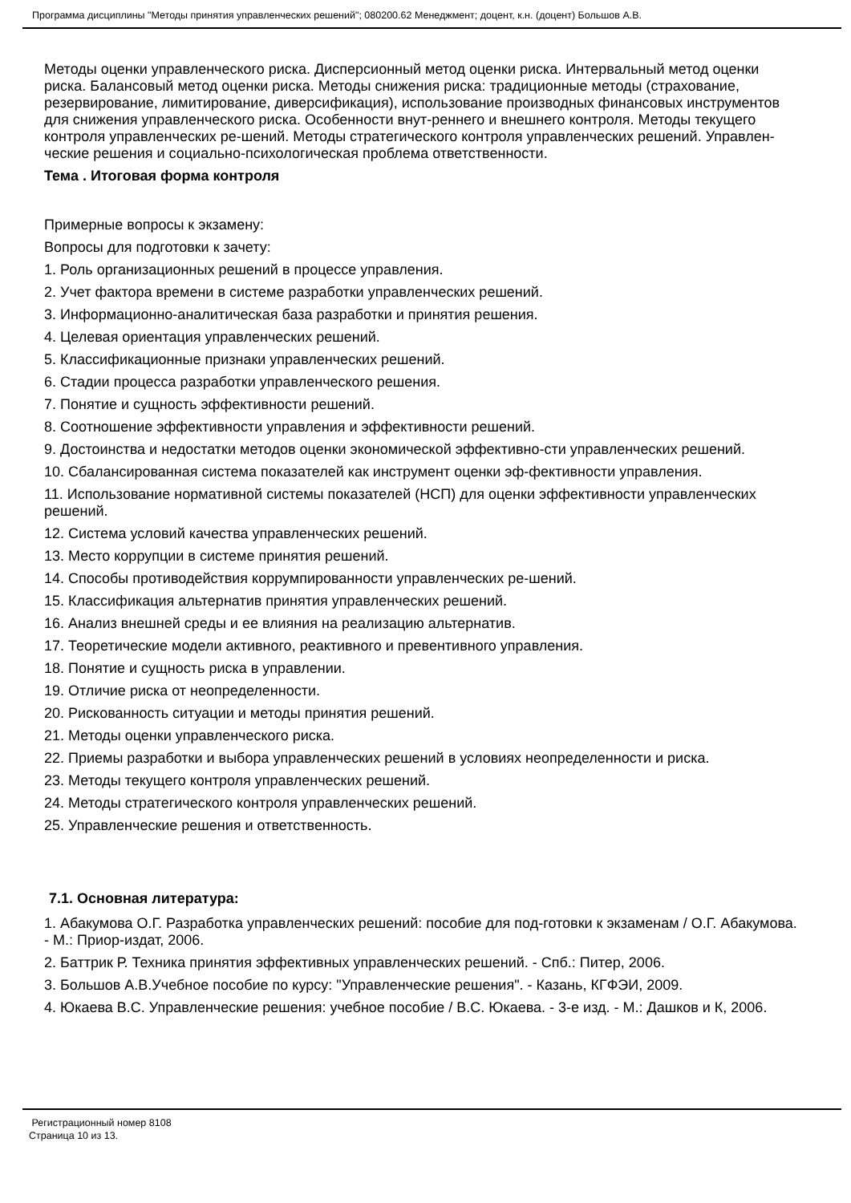Программа дисциплины "Методы принятия управленческих решений"; 080200.62 Менеджмент; доцент, к.н. (доцент) Большов А.В.
Методы оценки управленческого риска. Дисперсионный метод оценки риска. Интервальный метод оценки риска. Балансовый метод оценки риска. Методы снижения риска: традиционные методы (страхование, резервирование, лимитирование, диверсификация), использование производных финансовых инструментов для снижения управленческого риска. Особенности внут-реннего и внешнего контроля. Методы текущего контроля управленческих ре-шений. Методы стратегического контроля управленческих решений. Управлен-ческие решения и социально-психологическая проблема ответственности.
Тема . Итоговая форма контроля
Примерные вопросы к экзамену:
Вопросы для подготовки к зачету:
1. Роль организационных решений в процессе управления.
2. Учет фактора времени в системе разработки управленческих решений.
3. Информационно-аналитическая база разработки и принятия решения.
4. Целевая ориентация управленческих решений.
5. Классификационные признаки управленческих решений.
6. Стадии процесса разработки управленческого решения.
7. Понятие и сущность эффективности решений.
8. Соотношение эффективности управления и эффективности решений.
9. Достоинства и недостатки методов оценки экономической эффективно-сти управленческих решений.
10. Сбалансированная система показателей как инструмент оценки эф-фективности управления.
11. Использование нормативной системы показателей (НСП) для оценки эффективности управленческих решений.
12. Система условий качества управленческих решений.
13. Место коррупции в системе принятия решений.
14. Способы противодействия коррумпированности управленческих ре-шений.
15. Классификация альтернатив принятия управленческих решений.
16. Анализ внешней среды и ее влияния на реализацию альтернатив.
17. Теоретические модели активного, реактивного и превентивного управления.
18. Понятие и сущность риска в управлении.
19. Отличие риска от неопределенности.
20. Рискованность ситуации и методы принятия решений.
21. Методы оценки управленческого риска.
22. Приемы разработки и выбора управленческих решений в условиях неопределенности и риска.
23. Методы текущего контроля управленческих решений.
24. Методы стратегического контроля управленческих решений.
25. Управленческие решения и ответственность.
7.1. Основная литература:
1. Абакумова О.Г. Разработка управленческих решений: пособие для под-готовки к экзаменам / О.Г. Абакумова. - М.: Приор-издат, 2006.
2. Баттрик Р. Техника принятия эффективных управленческих решений. - Спб.: Питер, 2006.
3. Большов А.В.Учебное пособие по курсу: "Управленческие решения". - Казань, КГФЭИ, 2009.
4. Юкаева В.С. Управленческие решения: учебное пособие / В.С. Юкаева. - 3-е изд. - М.: Дашков и К, 2006.
Регистрационный номер 8108
Страница 10 из 13.